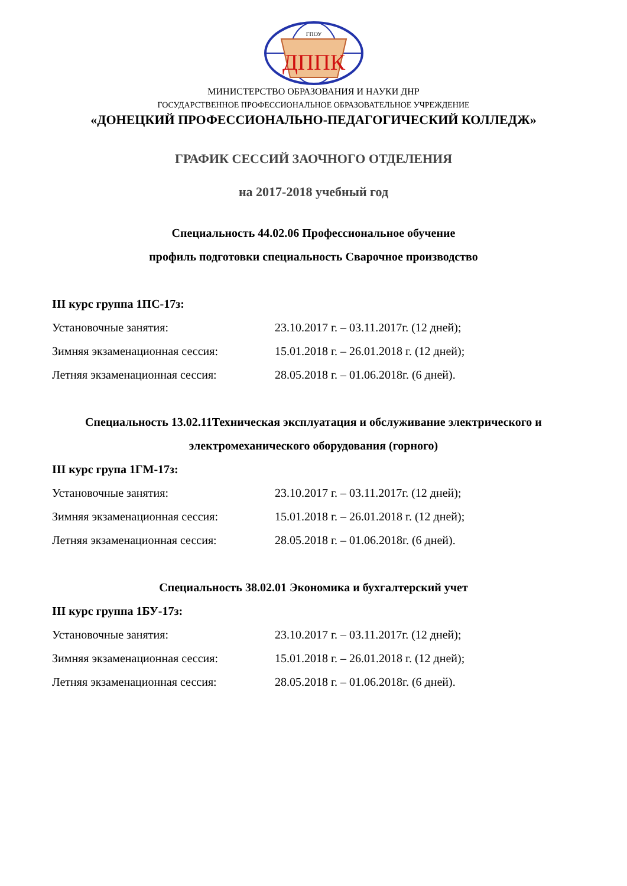ДППК
ГПОУ
МИНИСТЕРСТВО ОБРАЗОВАНИЯ И НАУКИ ДНР
ГОСУДАРСТВЕННОЕ ПРОФЕССИОНАЛЬНОЕ ОБРАЗОВАТЕЛЬНОЕ УЧРЕЖДЕНИЕ
«ДОНЕЦКИЙ ПРОФЕССИОНАЛЬНО-ПЕДАГОГИЧЕСКИЙ КОЛЛЕДЖ»
ГРАФИК СЕССИЙ ЗАОЧНОГО ОТДЕЛЕНИЯ
на 2017-2018 учебный год
Специальность 44.02.06 Профессиональное обучение
профиль подготовки специальность Сварочное производство
III курс группа 1ПС-17з:
Установочные занятия: 23.10.2017 г. – 03.11.2017г. (12 дней);
Зимняя экзаменационная сессия: 15.01.2018 г. – 26.01.2018 г. (12 дней);
Летняя экзаменационная сессия: 28.05.2018 г. – 01.06.2018г. (6 дней).
Специальность 13.02.11Техническая эксплуатация и обслуживание электрического и
электромеханического оборудования (горного)
III курс група 1ГМ-17з:
Установочные занятия: 23.10.2017 г. – 03.11.2017г. (12 дней);
Зимняя экзаменационная сессия: 15.01.2018 г. – 26.01.2018 г. (12 дней);
Летняя экзаменационная сессия: 28.05.2018 г. – 01.06.2018г. (6 дней).
Специальность 38.02.01 Экономика и бухгалтерский учет
III курс группа 1БУ-17з:
Установочные занятия: 23.10.2017 г. – 03.11.2017г. (12 дней);
Зимняя экзаменационная сессия: 15.01.2018 г. – 26.01.2018 г. (12 дней);
Летняя экзаменационная сессия: 28.05.2018 г. – 01.06.2018г. (6 дней).